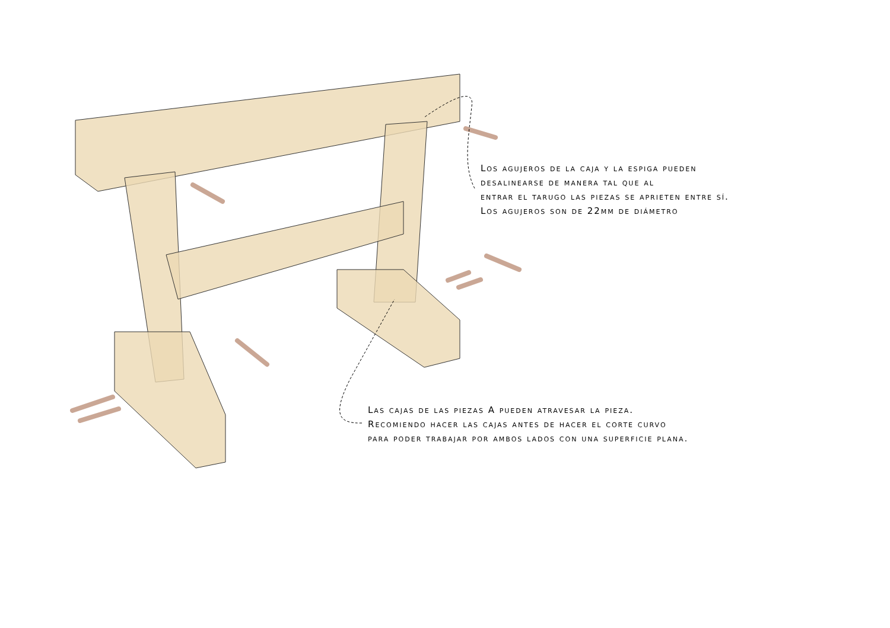Los agujeros de la caja y la espiga pueden
desalinearse de manera tal que al
entrar el tarugo las piezas se aprieten entre sí.
Los agujeros son de 22mm de diámetro
Las cajas de las piezas A pueden atravesar la pieza.
Recomiendo hacer las cajas antes de hacer el corte curvo
para poder trabajar por ambos lados con una superficie plana.